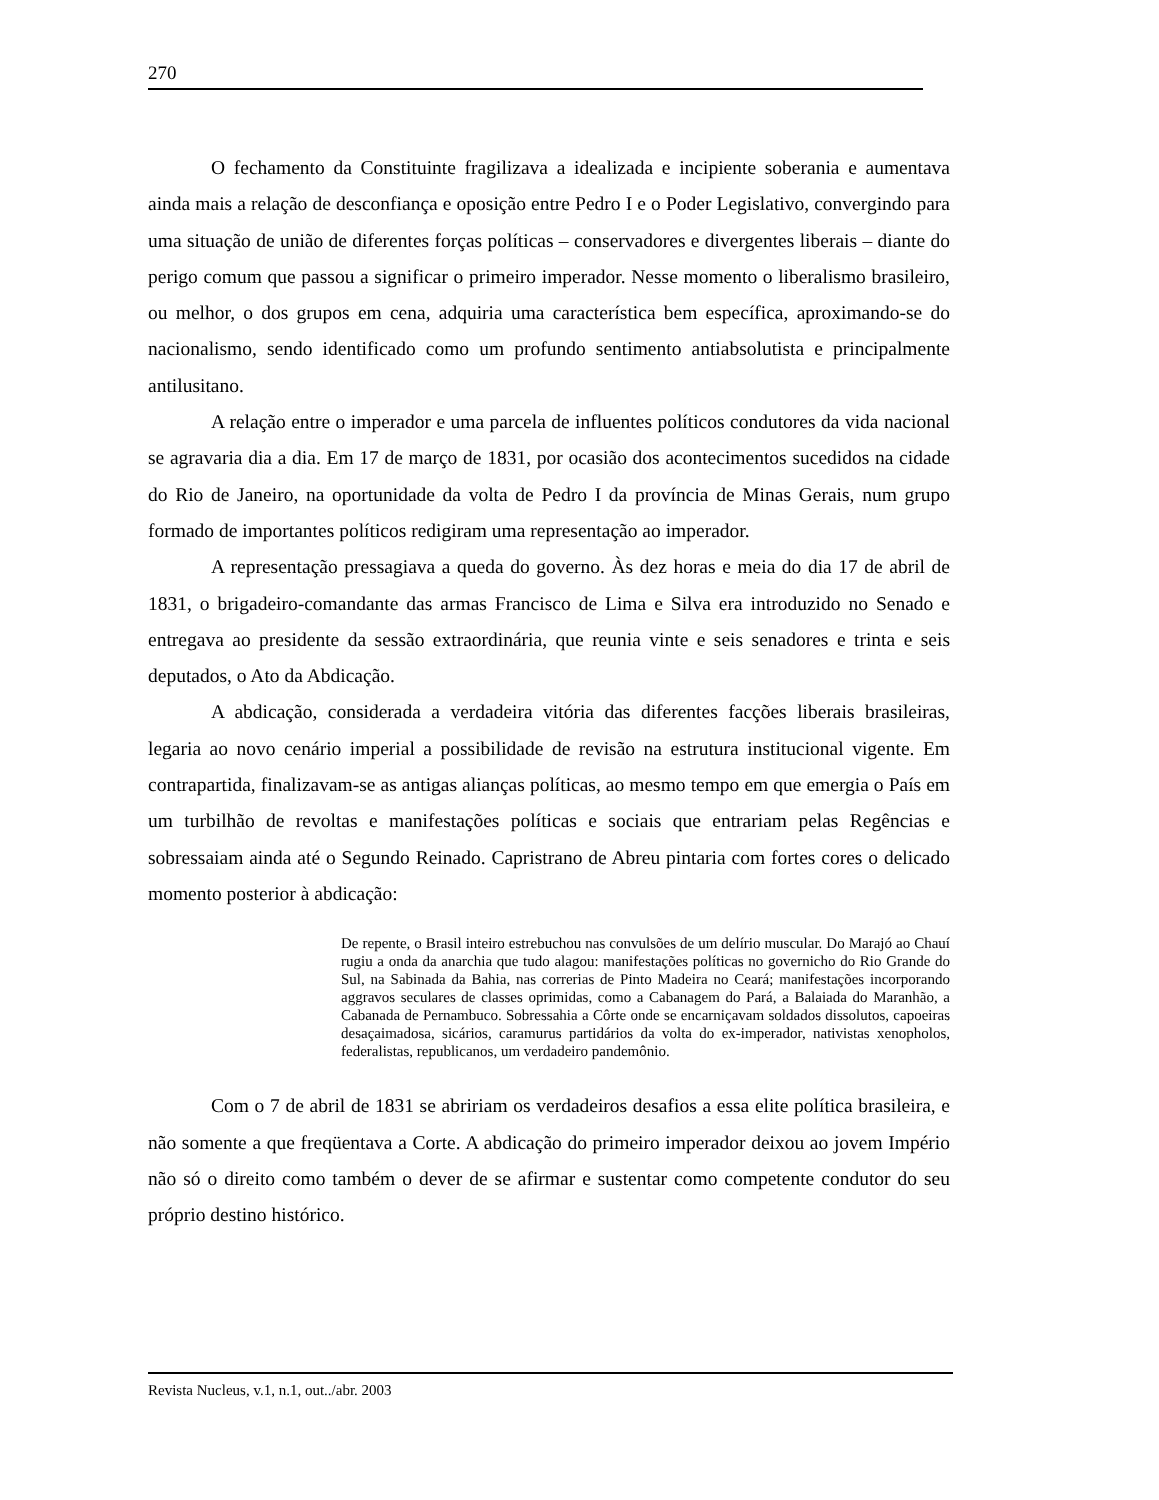270
O fechamento da Constituinte fragilizava a idealizada e incipiente soberania e aumentava ainda mais a relação de desconfiança e oposição entre Pedro I e o Poder Legislativo, convergindo para uma situação de união de diferentes forças políticas – conservadores e divergentes liberais – diante do perigo comum que passou a significar o primeiro imperador. Nesse momento o liberalismo brasileiro, ou melhor, o dos grupos em cena, adquiria uma característica bem específica, aproximando-se do nacionalismo, sendo identificado como um profundo sentimento antiabsolutista e principalmente antilusitano.
A relação entre o imperador e uma parcela de influentes políticos condutores da vida nacional se agravaria dia a dia. Em 17 de março de 1831, por ocasião dos acontecimentos sucedidos na cidade do Rio de Janeiro, na oportunidade da volta de Pedro I da província de Minas Gerais, num grupo formado de importantes políticos redigiram uma representação ao imperador.
A representação pressagiava a queda do governo. Às dez horas e meia do dia 17 de abril de 1831, o brigadeiro-comandante das armas Francisco de Lima e Silva era introduzido no Senado e entregava ao presidente da sessão extraordinária, que reunia vinte e seis senadores e trinta e seis deputados, o Ato da Abdicação.
A abdicação, considerada a verdadeira vitória das diferentes facções liberais brasileiras, legaria ao novo cenário imperial a possibilidade de revisão na estrutura institucional vigente. Em contrapartida, finalizavam-se as antigas alianças políticas, ao mesmo tempo em que emergia o País em um turbilhão de revoltas e manifestações políticas e sociais que entrariam pelas Regências e sobressaiam ainda até o Segundo Reinado. Capristrano de Abreu pintaria com fortes cores o delicado momento posterior à abdicação:
De repente, o Brasil inteiro estrebuchou nas convulsões de um delírio muscular. Do Marajó ao Chauí rugiu a onda da anarchia que tudo alagou: manifestações políticas no governicho do Rio Grande do Sul, na Sabinada da Bahia, nas correrias de Pinto Madeira no Ceará; manifestações incorporando aggravos seculares de classes oprimidas, como a Cabanagem do Pará, a Balaiada do Maranhão, a Cabanada de Pernambuco. Sobressahia a Côrte onde se encarniçavam soldados dissolutos, capoeiras desaçaimadosa, sicários, caramurus partidários da volta do ex-imperador, nativistas xenopholos, federalistas, republicanos, um verdadeiro pandemônio.
Com o 7 de abril de 1831 se abririam os verdadeiros desafios a essa elite política brasileira, e não somente a que freqüentava a Corte. A abdicação do primeiro imperador deixou ao jovem Império não só o direito como também o dever de se afirmar e sustentar como competente condutor do seu próprio destino histórico.
Revista Nucleus, v.1, n.1, out../abr. 2003